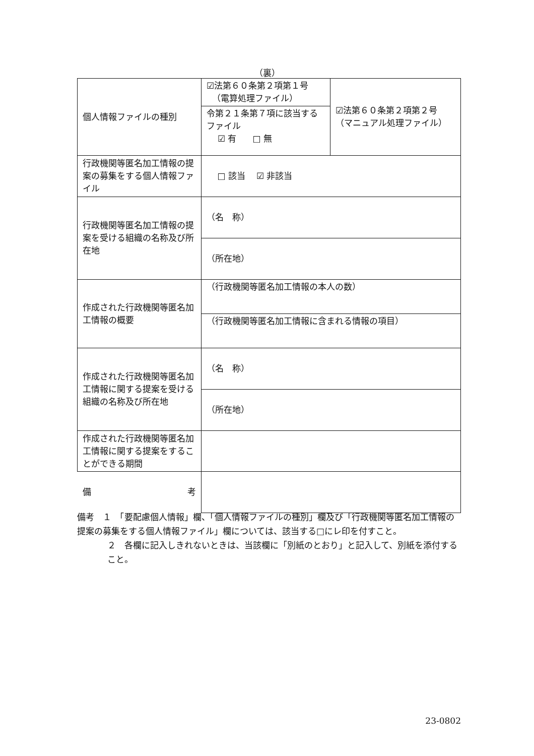（裏）
| 個人情報ファイルの種別 | ☑法第６０条第２項第１号 （電算処理ファイル） | ☑法第６０条第２項第２号 （マニュアル処理ファイル） |
| | 令第２１条第７項に該当するファイル ☑ 有 □ 無 | |
| 行政機関等匿名加工情報の提案の募集をする個人情報ファイル | □ 該当 ☑ 非該当 | |
| 行政機関等匿名加工情報の提案を受ける組織の名称及び所在地 | （名 称） | |
| | （所在地） | |
| 作成された行政機関等匿名加工情報の概要 | （行政機関等匿名加工情報の本人の数） | |
| | （行政機関等匿名加工情報に含まれる情報の項目） | |
| 作成された行政機関等匿名加工情報に関する提案を受ける組織の名称及び所在地 | （名 称） | |
| | （所在地） | |
| 作成された行政機関等匿名加工情報に関する提案をすることができる期間 | | |
| 備 考 | | |
備考　１　「要配慮個人情報」欄、「個人情報ファイルの種別」欄及び「行政機関等匿名加工情報の提案の募集をする個人情報ファイル」欄については、該当する□にレ印を付すこと。
２　各欄に記入しきれないときは、当該欄に「別紙のとおり」と記入して、別紙を添付すること。
23-0802